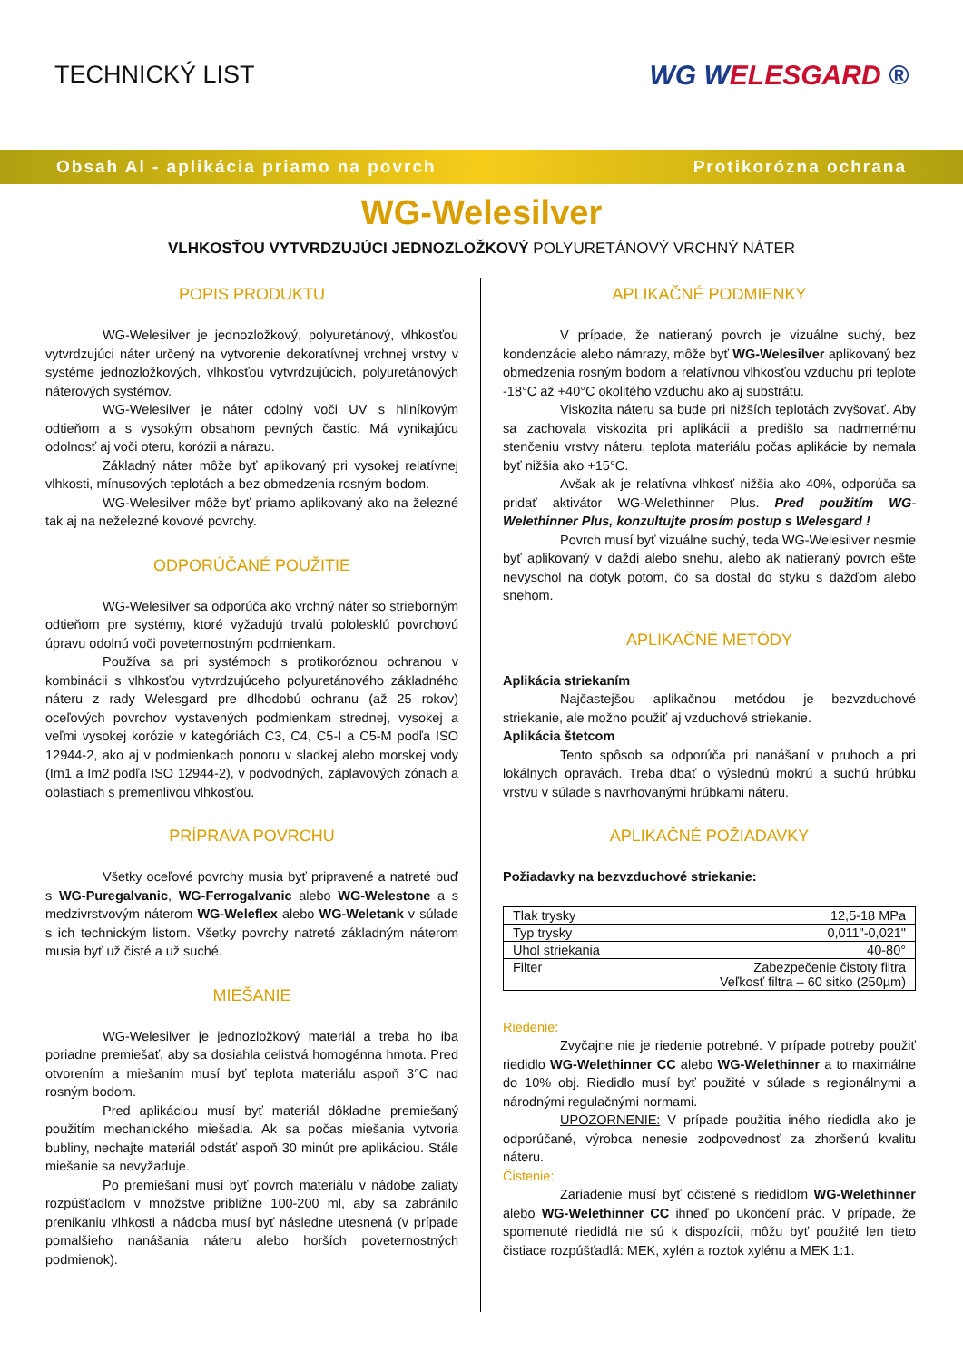TECHNICKÝ LIST WG WELESGARD ®
Obsah Al - aplikácia priamo na povrch Protikorózna ochrana
WG-Welesilver
VLHKOSŤOU VYTVRDZUJÚCI JEDNOZLOŽKOVÝ POLYURETÁNOVÝ VRCHNÝ NÁTER
POPIS PRODUKTU
WG-Welesilver je jednozložkový, polyuretánový, vlhkosťou vytvrdzujúci náter určený na vytvorenie dekoratívnej vrchnej vrstvy v systéme jednozložkových, vlhkosťou vytvrdzujúcich, polyuretánových náterových systémov.
WG-Welesilver je náter odolný voči UV s hliníkovým odtieňom a s vysokým obsahom pevných častíc. Má vynikajúcu odolnosť aj voči oteru, korózii a nárazu.
Základný náter môže byť aplikovaný pri vysokej relatívnej vlhkosti, mínusových teplotách a bez obmedzenia rosným bodom.
WG-Welesilver môže byť priamo aplikovaný ako na železné tak aj na neželezné kovové povrchy.
ODPORÚČANÉ POUŽITIE
WG-Welesilver sa odporúča ako vrchný náter so strieborným odtieňom pre systémy, ktoré vyžadujú trvalú pololesklú povrchovú úpravu odolnú voči poveternostným podmienkam.
Používa sa pri systémoch s protikoróznou ochranou v kombinácii s vlhkosťou vytvrdzujúceho polyuretánového základného náteru z rady Welesgard pre dlhodobú ochranu (až 25 rokov) oceľových povrchov vystavených podmienkam strednej, vysokej a veľmi vysokej korózie v kategóriách C3, C4, C5-I a C5-M podľa ISO 12944-2, ako aj v podmienkach ponoru v sladkej alebo morskej vody (Im1 a Im2 podľa ISO 12944-2), v podvodných, záplavových zónach a oblastiach s premenlivou vlhkosťou.
PRÍPRAVA POVRCHU
Všetky oceľové povrchy musia byť pripravené a natreté buď s WG-Puregalvanic, WG-Ferrogalvanic alebo WG-Welestone a s medzivrstvovým náterom WG-Weleflex alebo WG-Weletank v súlade s ich technickým listom. Všetky povrchy natreté základným náterom musia byť už čisté a už suché.
MIEŠANIE
WG-Welesilver je jednozložkový materiál a treba ho iba poriadne premiešať, aby sa dosiahla celistvá homogénna hmota. Pred otvorením a miešaním musí byť teplota materiálu aspoň 3°C nad rosným bodom.
Pred aplikáciou musí byť materiál dôkladne premiešaný použitím mechanického miešadla. Ak sa počas miešania vytvoria bubliny, nechajte materiál odstáť aspoň 30 minút pre aplikáciou. Stále miešanie sa nevyžaduje.
Po premiešaní musí byť povrch materiálu v nádobe zaliaty rozpúšťadlom v množstve približne 100-200 ml, aby sa zabránilo prenikaniu vlhkosti a nádoba musí byť následne utesnená (v prípade pomalšieho nanášania náteru alebo horších poveternostných podmienok).
APLIKAČNÉ PODMIENKY
V prípade, že natieraný povrch je vizuálne suchý, bez kondenzácie alebo námrazy, môže byť WG-Welesilver aplikovaný bez obmedzenia rosným bodom a relatívnou vlhkosťou vzduchu pri teplote -18°C až +40°C okolitého vzduchu ako aj substrátu.
Viskozita náteru sa bude pri nižších teplotách zvyšovať. Aby sa zachovala viskozita pri aplikácii a predišlo sa nadmernému stenčeniu vrstvy náteru, teplota materiálu počas aplikácie by nemala byť nižšia ako +15°C.
Avšak ak je relatívna vlhkosť nižšia ako 40%, odporúča sa pridať aktivátor WG-Welethinner Plus. Pred použitím WG-Welethinner Plus, konzultujte prosím postup s Welesgard !
Povrch musí byť vizuálne suchý, teda WG-Welesilver nesmie byť aplikovaný v daždi alebo snehu, alebo ak natieraný povrch ešte nevyschol na dotyk potom, čo sa dostal do styku s dažďom alebo snehom.
APLIKAČNÉ METÓDY
Aplikácia striekaním
Najčastejšou aplikačnou metódou je bezvzduchové striekanie, ale možno použiť aj vzduchové striekanie.
Aplikácia štetcom
Tento spôsob sa odporúča pri nanášaní v pruhoch a pri lokálnych opravách. Treba dbať o výslednú mokrú a suchú hrúbku vrstvu v súlade s navrhovanými hrúbkami náteru.
APLIKAČNÉ POŽIADAVKY
Požiadavky na bezvzduchové striekanie:
| Tlak trysky | 12,5-18 MPa |
| Typ trysky | 0,011"-0,021" |
| Uhol striekania | 40-80° |
| Filter | Zabezpečenie čistoty filtra Veľkosť filtra – 60 sitko (250µm) |
Riedenie:
Zvyčajne nie je riedenie potrebné. V prípade potreby použiť riedidlo WG-Welethinner CC alebo WG-Welethinner a to maximálne do 10% obj. Riedidlo musí byť použité v súlade s regionálnymi a národnými regulačnými normami.
UPOZORNENIE: V prípade použitia iného riedidla ako je odporúčané, výrobca nenesie zodpovednosť za zhoršenú kvalitu náteru.
Čistenie:
Zariadenie musí byť očistené s riedidlom WG-Welethinner alebo WG-Welethinner CC ihneď po ukončení prác. V prípade, že spomenuté riedidlá nie sú k dispozícii, môžu byť použité len tieto čistiace rozpúšťadlá: MEK, xylén a roztok xylénu a MEK 1:1.